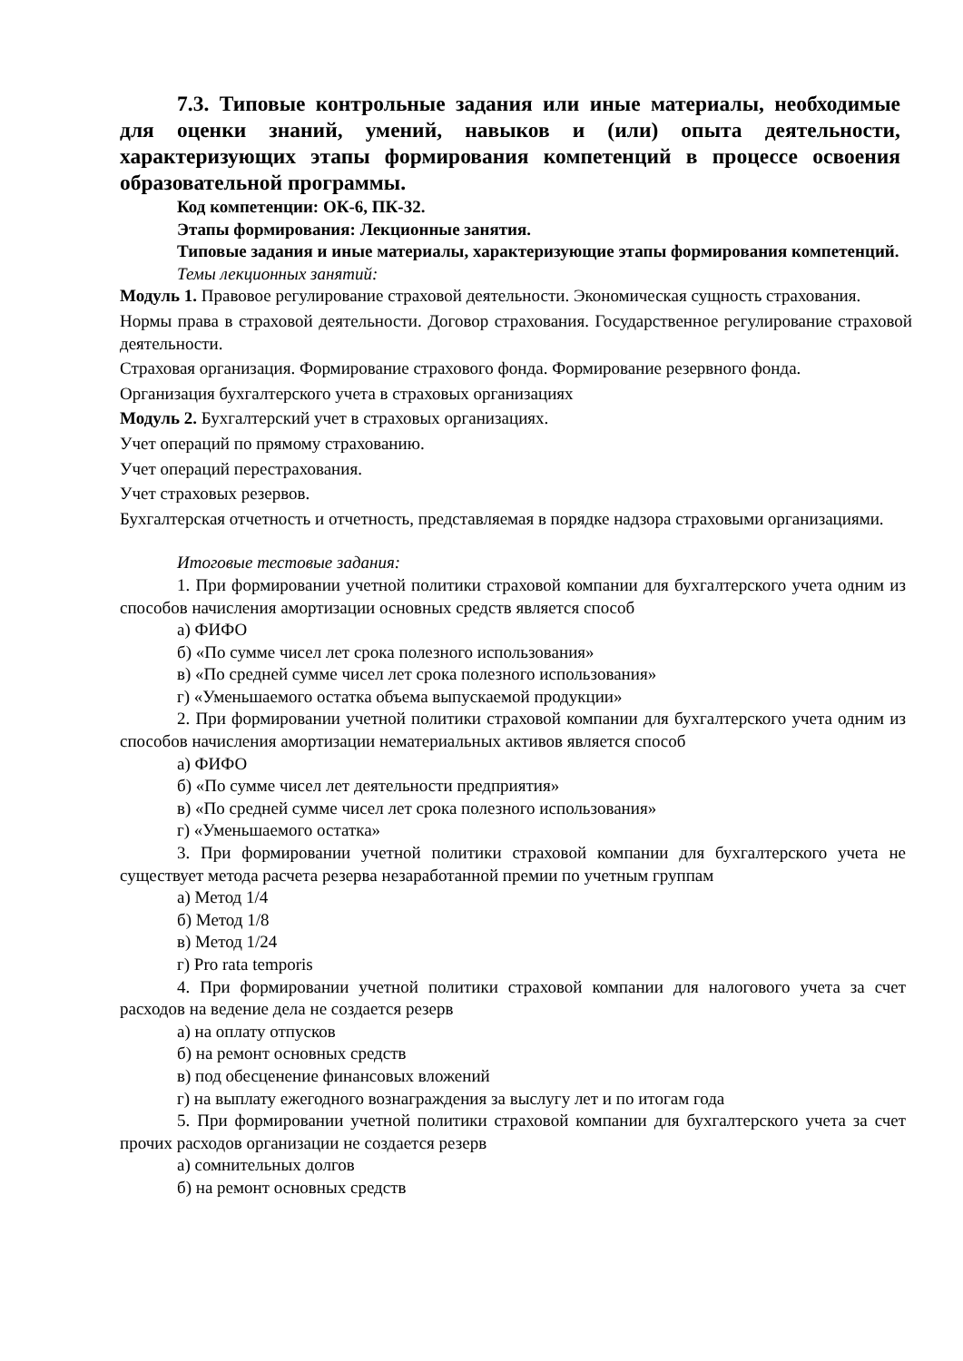7.3. Типовые контрольные задания или иные материалы, необходимые для оценки знаний, умений, навыков и (или) опыта деятельности, характеризующих этапы формирования компетенций в процессе освоения образовательной программы.
Код компетенции: ОК-6, ПК-32.
Этапы формирования: Лекционные занятия.
Типовые задания и иные материалы, характеризующие этапы формирования компетенций.
Темы лекционных занятий:
Модуль 1. Правовое регулирование страховой деятельности. Экономическая сущность страхования.
Нормы права в страховой деятельности. Договор страхования. Государственное регулирование страховой деятельности.
Страховая организация. Формирование страхового фонда. Формирование резервного фонда.
Организация бухгалтерского учета в страховых организациях
Модуль 2. Бухгалтерский учет в страховых организациях.
Учет операций по прямому страхованию.
Учет операций перестрахования.
Учет страховых резервов.
Бухгалтерская отчетность и отчетность, представляемая в порядке надзора страховыми организациями.
Итоговые тестовые задания:
1. При формировании учетной политики страховой компании для бухгалтерского учета одним из способов начисления амортизации основных средств является способ
а) ФИФО
б) «По сумме чисел лет срока полезного использования»
в) «По средней сумме чисел лет срока полезного использования»
г) «Уменьшаемого остатка объема выпускаемой продукции»
2. При формировании учетной политики страховой компании для бухгалтерского учета одним из способов начисления амортизации нематериальных активов является способ
а) ФИФО
б) «По сумме чисел лет деятельности предприятия»
в) «По средней сумме чисел лет срока полезного использования»
г) «Уменьшаемого остатка»
3. При формировании учетной политики страховой компании для бухгалтерского учета не существует метода расчета резерва незаработанной премии по учетным группам
а) Метод 1/4
б) Метод 1/8
в) Метод 1/24
г) Pro rata temporis
4. При формировании учетной политики страховой компании для налогового учета за счет расходов на ведение дела не создается резерв
а) на оплату отпусков
б) на ремонт основных средств
в) под обесценение финансовых вложений
г) на выплату ежегодного вознаграждения за выслугу лет и по итогам года
5. При формировании учетной политики страховой компании для бухгалтерского учета за счет прочих расходов организации не создается резерв
а) сомнительных долгов
б) на ремонт основных средств